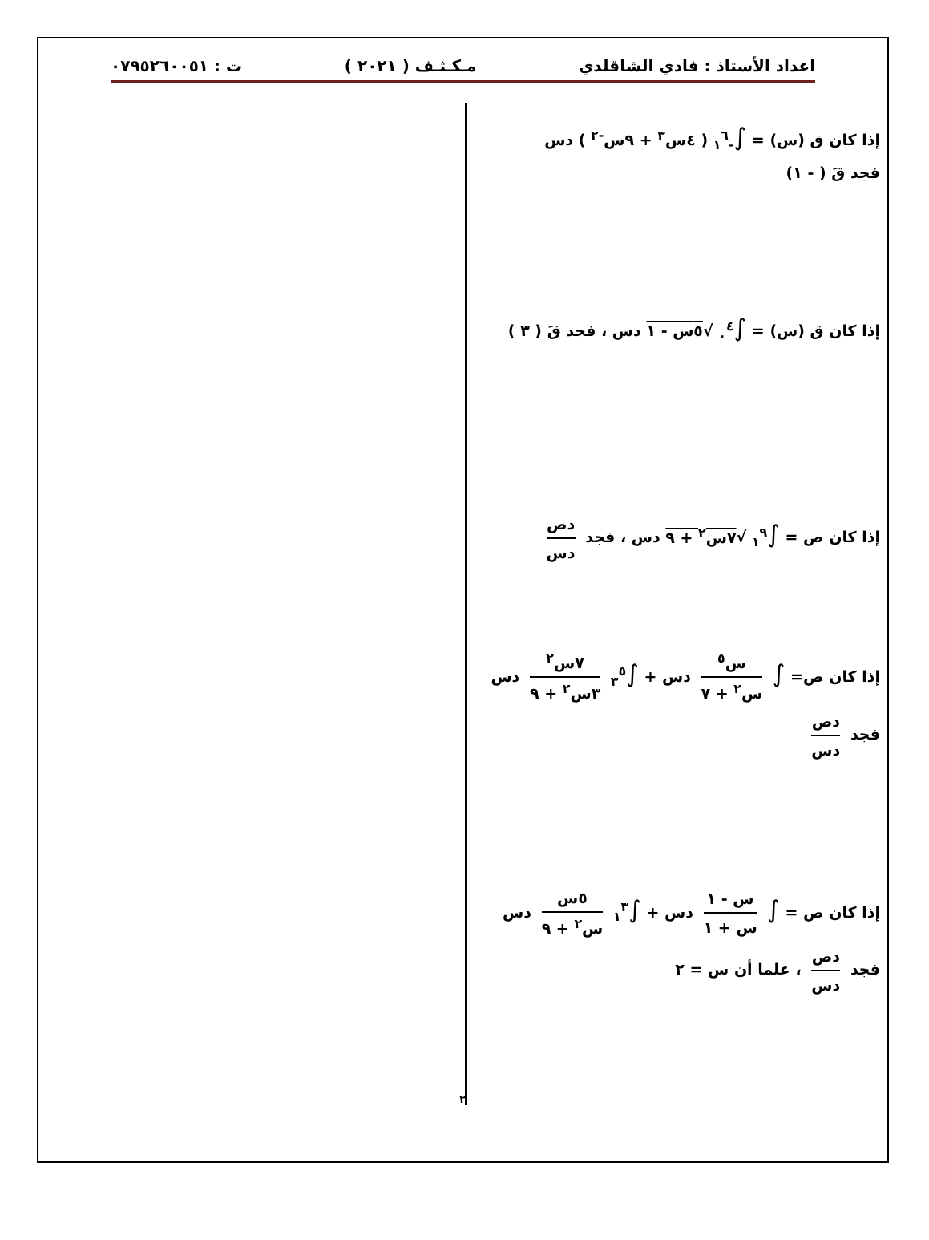اعداد الأستاذ : فادي الشاقلدي مـكـثـف ( ٢٠٢١ ) ت : ٠٧٩٥٢٦٠٠٥١
إذا كان ق (س) = ∫<sub>-١</sub><sup>٦</sup> ( ٤س<sup>٣</sup> + ٩س<sup>-٢</sup> ) دس
فجد قَ ( - ١)
إذا كان ق (س) = ∫<sub>٠</sub><sup>٤</sup> √٥س - ١ دس ، فجد قَ ( ٣ )
إذا كان ص = ∫<sub>١</sub><sup>٩</sup> √٧س<sup>٢</sup> + ٩ دس ، فجد دص دس
إذا كان ص= ∫ س<sup>٥</sup> س<sup>٢</sup> + ٧ دس + ∫<sub>٣</sub><sup>٥</sup> ٧س<sup>٢</sup> ٣س<sup>٢</sup> + ٩ دس
فجد دص دس
إذا كان ص = ∫ س - ١ س + ١ دس + ∫<sub>١</sub><sup>٣</sup> ٥س س<sup>٢</sup> + ٩ دس
فجد دص دس ، علما أن س = ٢
٢